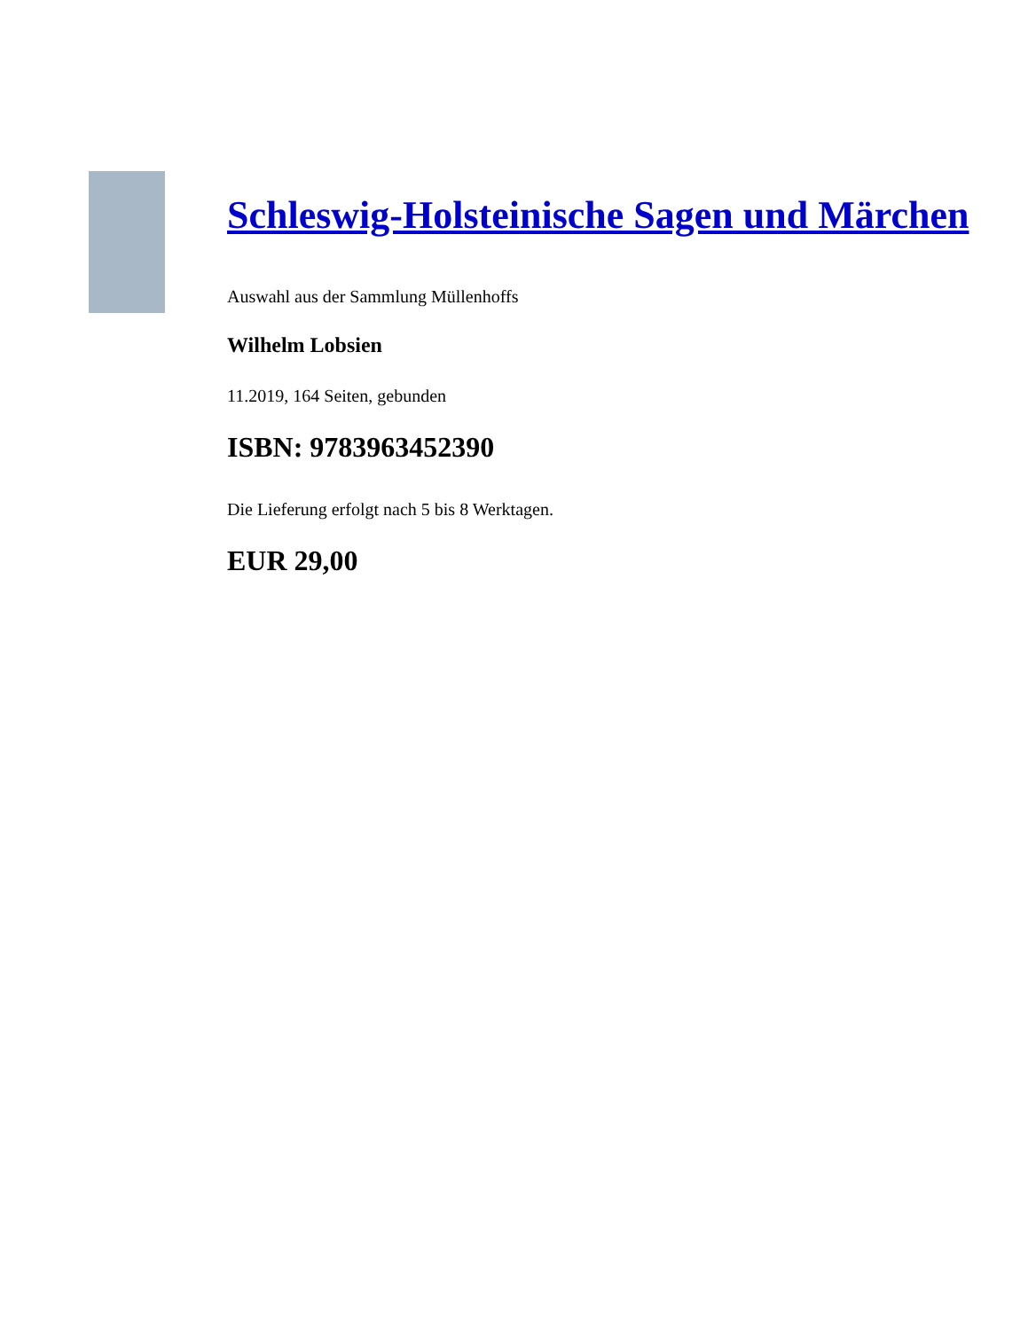Schleswig-Holsteinische Sagen und Märchen
Auswahl aus der Sammlung Müllenhoffs
Wilhelm Lobsien
11.2019, 164 Seiten, gebunden
ISBN: 9783963452390
Die Lieferung erfolgt nach 5 bis 8 Werktagen.
EUR 29,00